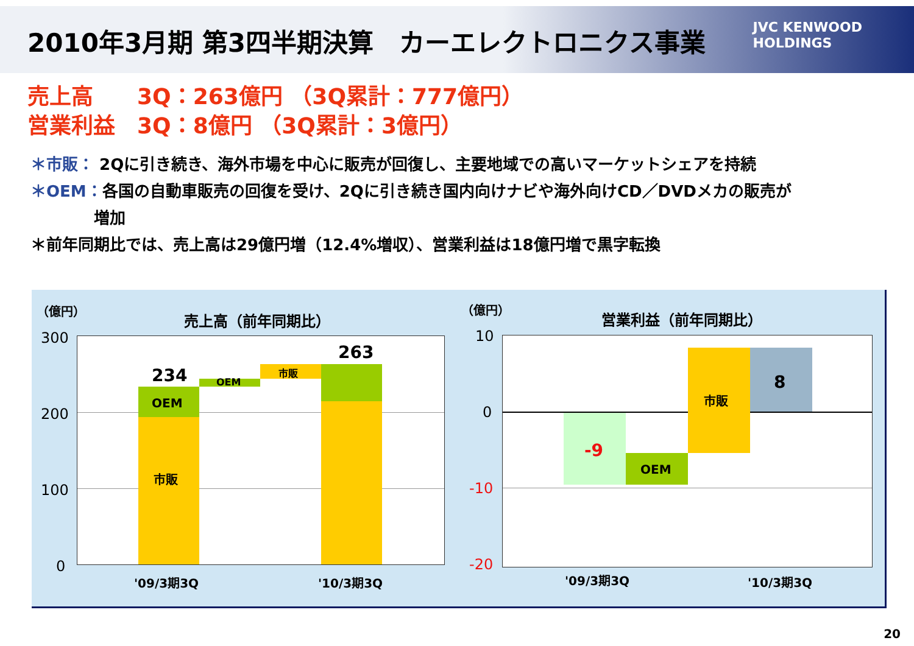2010年3月期 第3四半期決算　カーエレクトロニクス事業
JVC KENWOOD
HOLDINGS
売上高　　3Q：263億円 （3Q累計：777億円）
営業利益　3Q：8億円 （3Q累計：3億円）
＊市販： 2Qに引き続き、海外市場を中心に販売が回復し、主要地域での高いマーケットシェアを持続
＊OEM：各国の自動車販売の回復を受け、2Qに引き続き国内向けナビや海外向けCD／DVDメカの販売が
　　　　増加
＊前年同期比では、売上高は29億円増（12.4%増収）、営業利益は18億円増で黒字転換
（億円）
売上高（前年同期比）
300
200
100
0
234
OEM
OEM
市販
263
市販
'09/3期3Q '10/3期3Q
（億円）
営業利益（前年同期比）
10
0
-10
-20
-9
OEM
市販
8
'09/3期3Q '10/3期3Q
20